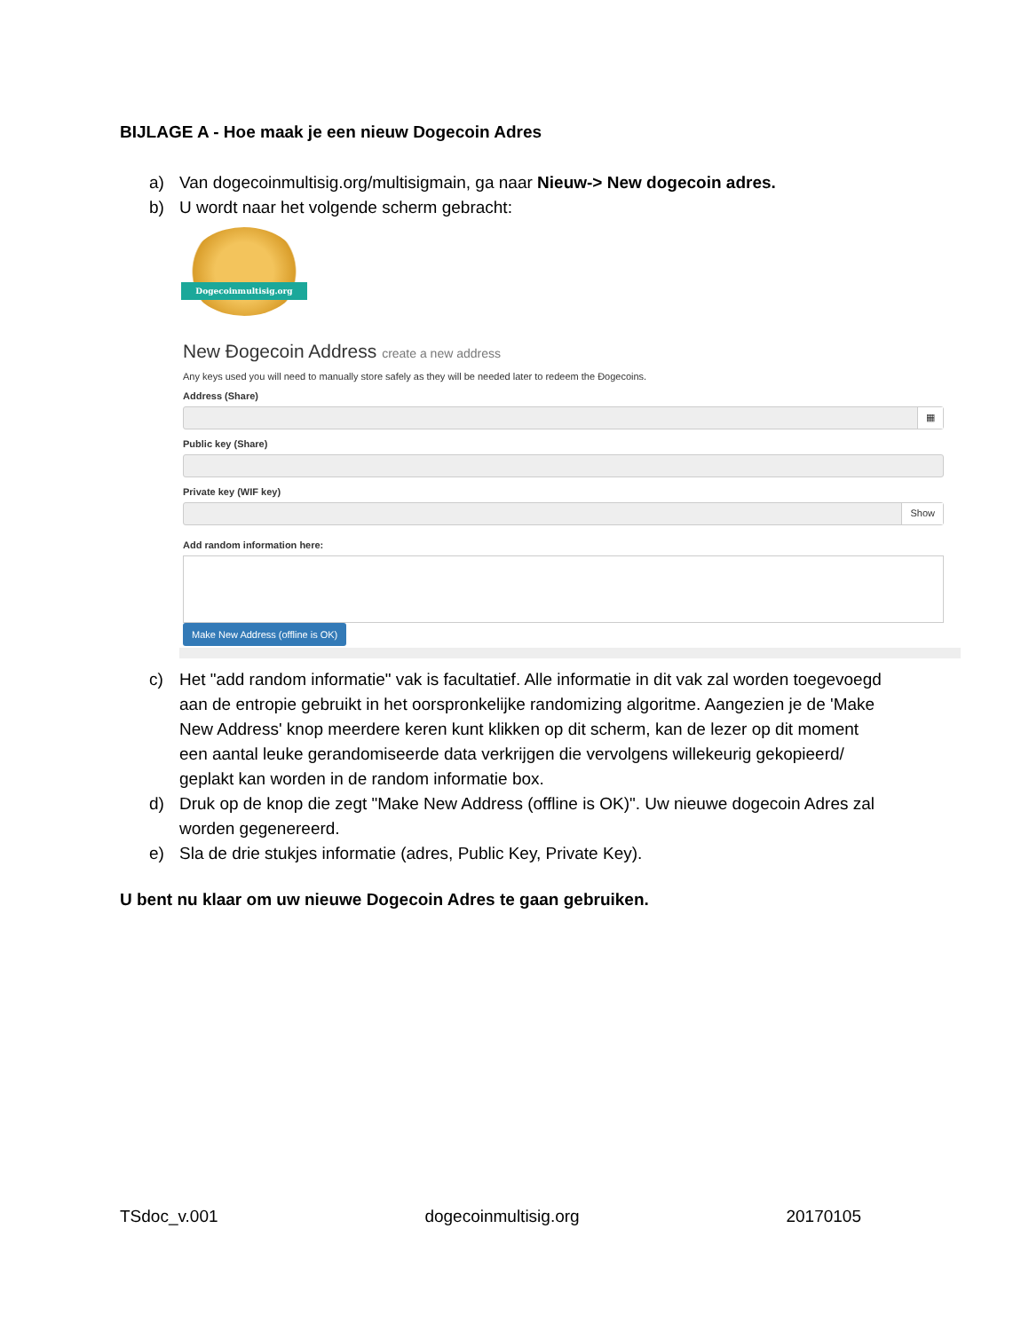BIJLAGE A - Hoe maak je een nieuw Dogecoin Adres
a) Van dogecoinmultisig.org/multisigmain, ga naar Nieuw-> New dogecoin adres.
b) U wordt naar het volgende scherm gebracht:
Dogecoinmultisig.org
New Đogecoin Address create a new address
Any keys used you will need to manually store safely as they will be needed later to redeem the Đogecoins.
Address (Share)
▦
Public key (Share)
Private key (WIF key)
Show
Add random information here:
Make New Address (offline is OK)
c) Het "add random informatie" vak is facultatief. Alle informatie in dit vak zal worden toegevoegd aan de entropie gebruikt in het oorspronkelijke randomizing algoritme. Aangezien je de 'Make New Address' knop meerdere keren kunt klikken op dit scherm, kan de lezer op dit moment een aantal leuke gerandomiseerde data verkrijgen die vervolgens willekeurig gekopieerd/ geplakt kan worden in de random informatie box.
d) Druk op de knop die zegt "Make New Address (offline is OK)". Uw nieuwe dogecoin Adres zal worden gegenereerd.
e) Sla de drie stukjes informatie (adres, Public Key, Private Key).
U bent nu klaar om uw nieuwe Dogecoin Adres te gaan gebruiken.
TSdoc_v.001 dogecoinmultisig.org 20170105